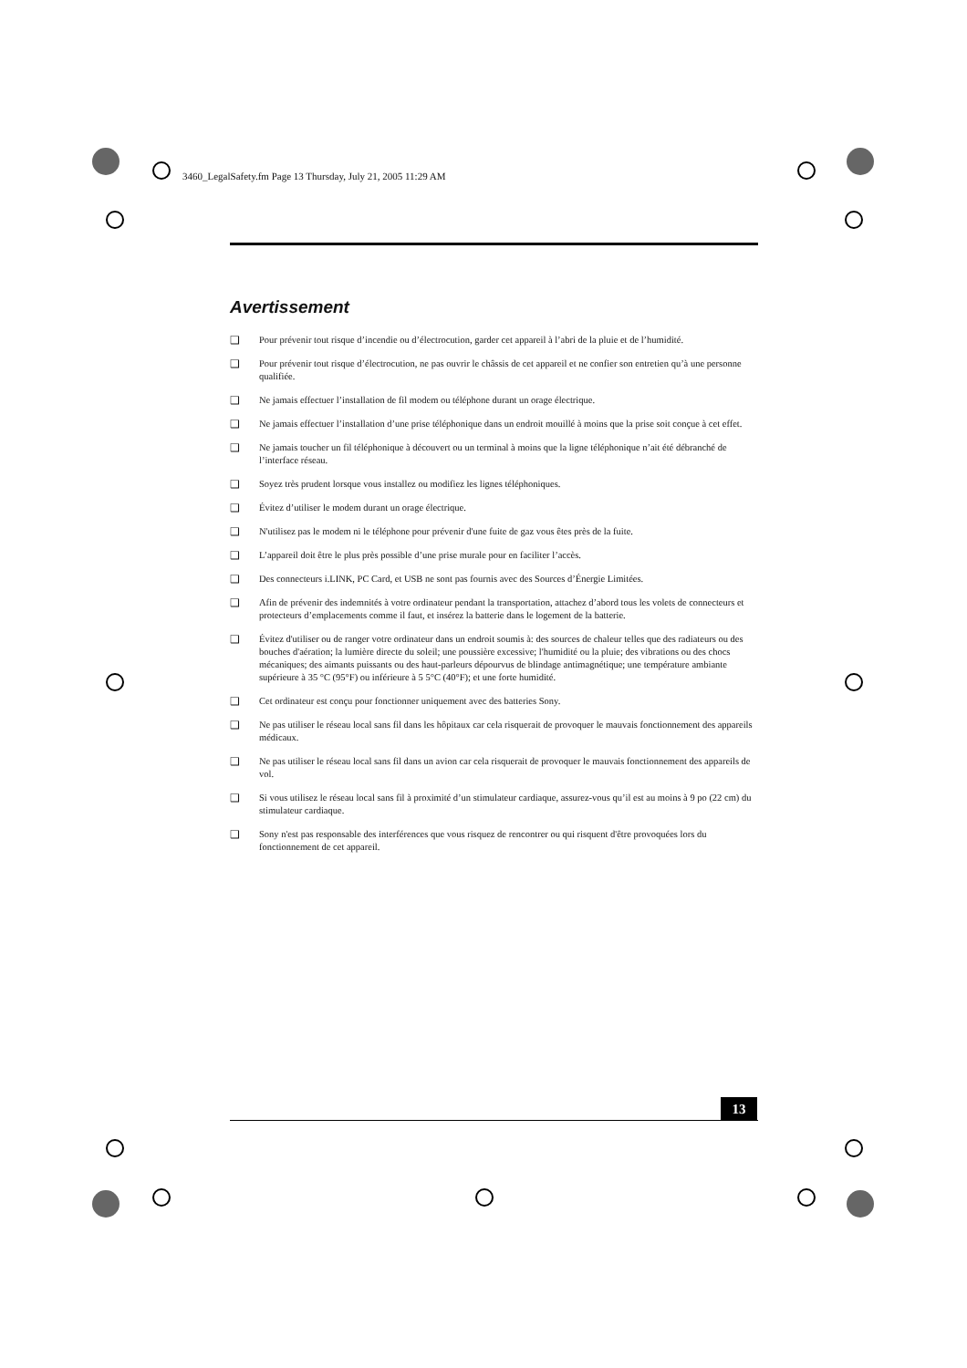3460_LegalSafety.fm Page 13 Thursday, July 21, 2005 11:29 AM
Avertissement
❑ Pour prévenir tout risque d’incendie ou d’électrocution, garder cet appareil à l’abri de la pluie et de l’humidité.
❑ Pour prévenir tout risque d’électrocution, ne pas ouvrir le châssis de cet appareil et ne confier son entretien qu’à une personne qualifiée.
❑ Ne jamais effectuer l’installation de fil modem ou téléphone durant un orage électrique.
❑ Ne jamais effectuer l’installation d’une prise téléphonique dans un endroit mouillé à moins que la prise soit conçue à cet effet.
❑ Ne jamais toucher un fil téléphonique à découvert ou un terminal à moins que la ligne téléphonique n’ait été débranché de l’interface réseau.
❑ Soyez très prudent lorsque vous installez ou modifiez les lignes téléphoniques.
❑ Évitez d’utiliser le modem durant un orage électrique.
❑ N'utilisez pas le modem ni le téléphone pour prévenir d'une fuite de gaz vous êtes près de la fuite.
❑ L’appareil doit être le plus près possible d’une prise murale pour en faciliter l’accès.
❑ Des connecteurs i.LINK, PC Card, et USB ne sont pas fournis avec des Sources d’Énergie Limitées.
❑ Afin de prévenir des indemnités à votre ordinateur pendant la transportation, attachez d’abord tous les volets de connecteurs et protecteurs d’emplacements comme il faut, et insérez la batterie dans le logement de la batterie.
❑ Évitez d'utiliser ou de ranger votre ordinateur dans un endroit soumis à: des sources de chaleur telles que des radiateurs ou des bouches d'aération; la lumière directe du soleil; une poussière excessive; l'humidité ou la pluie; des vibrations ou des chocs mécaniques; des aimants puissants ou des haut-parleurs dépourvus de blindage antimagnétique; une température ambiante supérieure à 35 °C (95°F) ou inférieure à 5 5°C (40°F); et une forte humidité.
❑ Cet ordinateur est conçu pour fonctionner uniquement avec des batteries Sony.
❑ Ne pas utiliser le réseau local sans fil dans les hôpitaux car cela risquerait de provoquer le mauvais fonctionnement des appareils médicaux.
❑ Ne pas utiliser le réseau local sans fil dans un avion car cela risquerait de provoquer le mauvais fonctionnement des appareils de vol.
❑ Si vous utilisez le réseau local sans fil à proximité d’un stimulateur cardiaque, assurez-vous qu’il est au moins à 9 po (22 cm) du stimulateur cardiaque.
❑ Sony n'est pas responsable des interférences que vous risquez de rencontrer ou qui risquent d'être provoquées lors du fonctionnement de cet appareil.
13